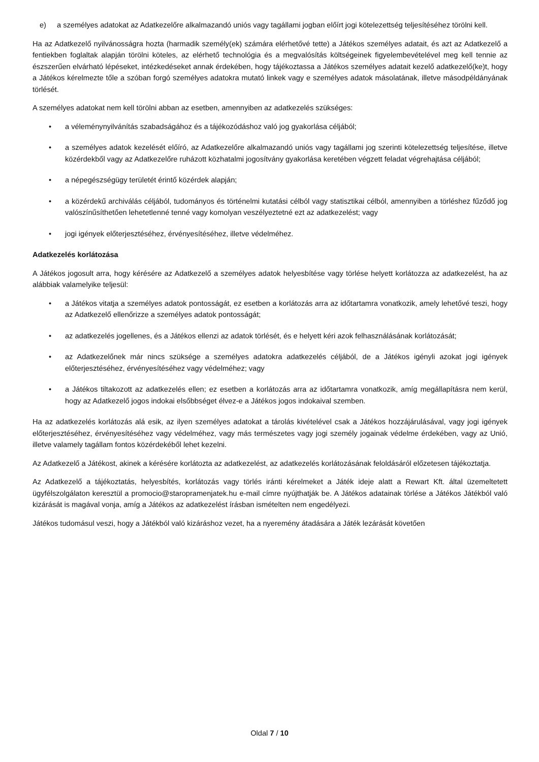e) a személyes adatokat az Adatkezelőre alkalmazandó uniós vagy tagállami jogban előírt jogi kötelezettség teljesítéséhez törölni kell.
Ha az Adatkezelő nyilvánosságra hozta (harmadik személy(ek) számára elérhetővé tette) a Játékos személyes adatait, és azt az Adatkezelő a fentiekben foglaltak alapján törölni köteles, az elérhető technológia és a megvalósítás költségeinek figyelembevételével meg kell tennie az észszerűen elvárható lépéseket, intézkedéseket annak érdekében, hogy tájékoztassa a Játékos személyes adatait kezelő adatkezelő(ke)t, hogy a Játékos kérelmezte tőle a szóban forgó személyes adatokra mutató linkek vagy e személyes adatok másolatának, illetve másodpéldányának törlését.
A személyes adatokat nem kell törölni abban az esetben, amennyiben az adatkezelés szükséges:
• a véleménynyilvánítás szabadságához és a tájékozódáshoz való jog gyakorlása céljából;
• a személyes adatok kezelését előíró, az Adatkezelőre alkalmazandó uniós vagy tagállami jog szerinti kötelezettség teljesítése, illetve közérdekből vagy az Adatkezelőre ruházott közhatalmi jogosítvány gyakorlása keretében végzett feladat végrehajtása céljából;
• a népegészségügy területét érintő közérdek alapján;
• a közérdekű archiválás céljából, tudományos és történelmi kutatási célból vagy statisztikai célból, amennyiben a törléshez fűződő jog valószínűsíthetően lehetetlenné tenné vagy komolyan veszélyeztetné ezt az adatkezelést; vagy
• jogi igények előterjesztéséhez, érvényesítéséhez, illetve védelméhez.
Adatkezelés korlátozása
A Játékos jogosult arra, hogy kérésére az Adatkezelő a személyes adatok helyesbítése vagy törlése helyett korlátozza az adatkezelést, ha az alábbiak valamelyike teljesül:
• a Játékos vitatja a személyes adatok pontosságát, ez esetben a korlátozás arra az időtartamra vonatkozik, amely lehetővé teszi, hogy az Adatkezelő ellenőrizze a személyes adatok pontosságát;
• az adatkezelés jogellenes, és a Játékos ellenzi az adatok törlését, és e helyett kéri azok felhasználásának korlátozását;
• az Adatkezelőnek már nincs szüksége a személyes adatokra adatkezelés céljából, de a Játékos igényli azokat jogi igények előterjesztéséhez, érvényesítéséhez vagy védelméhez; vagy
• a Játékos tiltakozott az adatkezelés ellen; ez esetben a korlátozás arra az időtartamra vonatkozik, amíg megállapításra nem kerül, hogy az Adatkezelő jogos indokai elsőbbséget élvez-e a Játékos jogos indokaival szemben.
Ha az adatkezelés korlátozás alá esik, az ilyen személyes adatokat a tárolás kivételével csak a Játékos hozzájárulásával, vagy jogi igények előterjesztéséhez, érvényesítéséhez vagy védelméhez, vagy más természetes vagy jogi személy jogainak védelme érdekében, vagy az Unió, illetve valamely tagállam fontos közérdekéből lehet kezelni.
Az Adatkezelő a Játékost, akinek a kérésére korlátozta az adatkezelést, az adatkezelés korlátozásának feloldásáról előzetesen tájékoztatja.
Az Adatkezelő a tájékoztatás, helyesbítés, korlátozás vagy törlés iránti kérelmeket a Játék ideje alatt a Rewart Kft. által üzemeltetett ügyfélszolgálaton keresztül a promocio@staropramenjatek.hu e-mail címre nyújthatják be. A Játékos adatainak törlése a Játékos Játékból való kizárását is magával vonja, amíg a Játékos az adatkezelést írásban ismételten nem engedélyezi.
Játékos tudomásul veszi, hogy a Játékból való kizáráshoz vezet, ha a nyeremény átadására a Játék lezárását követően
Oldal 7 / 10